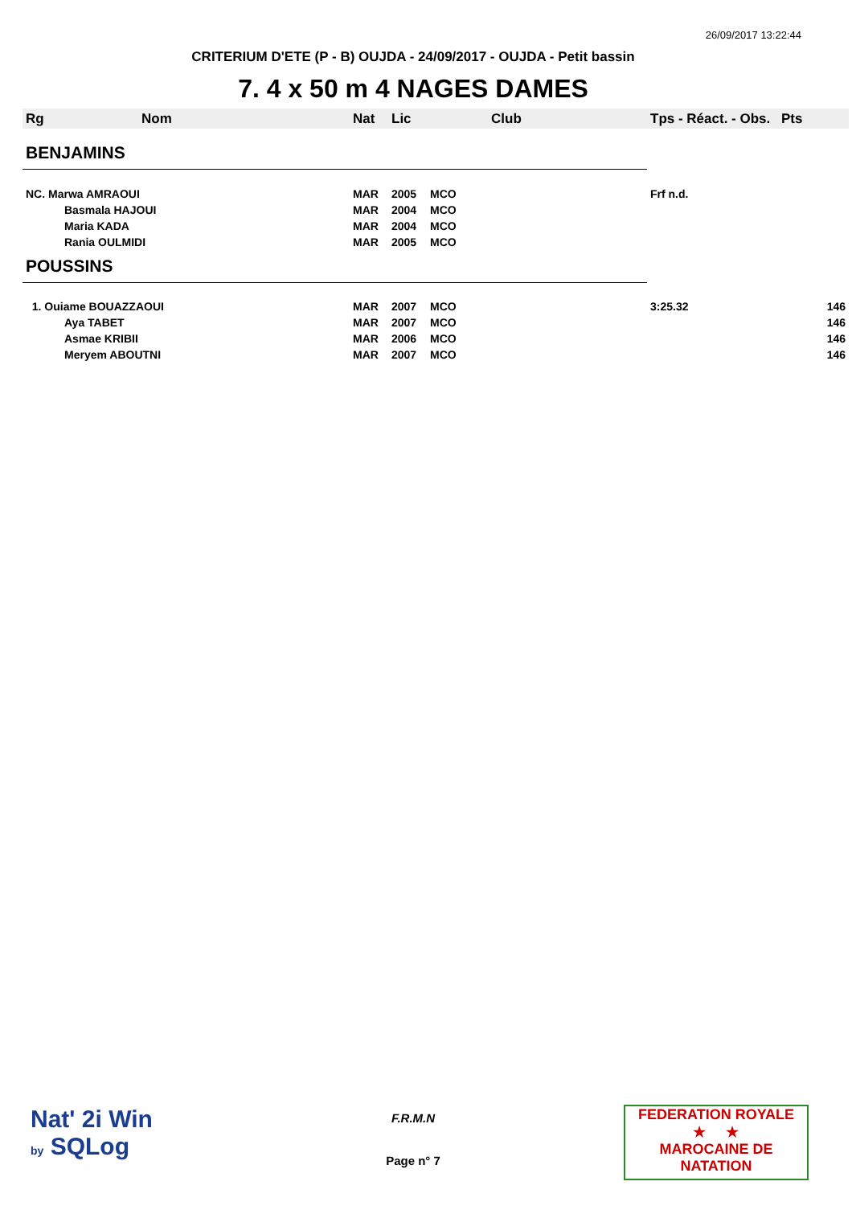26/09/2017 13:22:44
CRITERIUM D'ETE (P - B) OUJDA - 24/09/2017 - OUJDA - Petit bassin
7. 4 x 50 m 4 NAGES DAMES
| Rg | Nom | Nat | Lic | Club | Tps - Réact. - Obs. | Pts |
| --- | --- | --- | --- | --- | --- | --- |
| BENJAMINS | | | | | | |
| NC. Marwa AMRAOUI | | MAR | 2005 | MCO | Frf n.d. | |
| | Basmala HAJOUI | MAR | 2004 | MCO | | |
| | Maria KADA | MAR | 2004 | MCO | | |
| | Rania OULMIDI | MAR | 2005 | MCO | | |
| POUSSINS | | | | | | |
| 1. Ouiame BOUAZZAOUI | | MAR | 2007 | MCO | 3:25.32 | 146 |
| | Aya TABET | MAR | 2007 | MCO | | 146 |
| | Asmae KRIBII | MAR | 2006 | MCO | | 146 |
| | Meryem ABOUTNI | MAR | 2007 | MCO | | 146 |
Nat' 2i Win
by SQLog
F.R.M.N
Page n° 7
FEDERATION ROYALE
★ ★
MAROCAINE DE NATATION